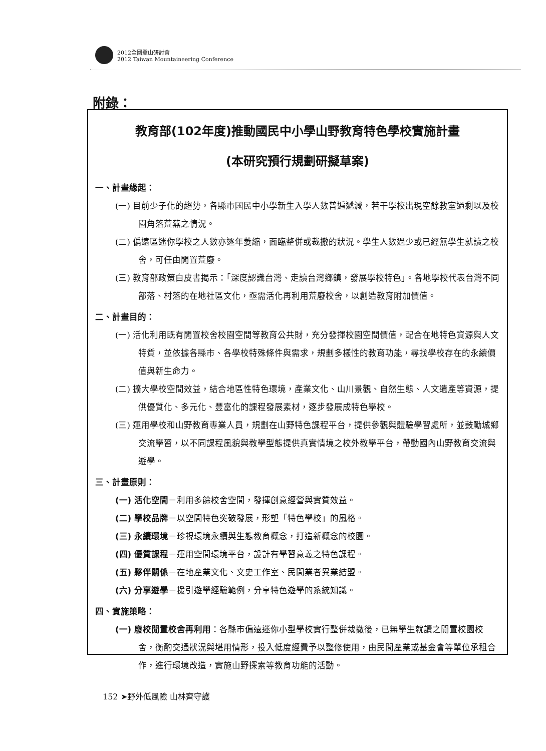2012全國登山研討會
2012 Taiwan Mountaineering Conference
附錄：
教育部(102年度)推動國民中小學山野教育特色學校實施計畫
(本研究預行規劃研擬草案)
一、計畫緣起：
(一) 目前少子化的趨勢，各縣市國民中小學新生入學人數普遍遞減，若干學校出現空餘教室過剩以及校園角落荒蕪之情況。
(二) 偏遠區迷你學校之人數亦逐年萎縮，面臨整併或裁撤的狀況。學生人數過少或已經無學生就讀之校舍，可任由閒置荒廢。
(三) 教育部政策白皮書揭示：「深度認識台灣、走讀台灣鄉鎮，發展學校特色」。各地學校代表台灣不同部落、村落的在地社區文化，亟需活化再利用荒廢校舍，以創造教育附加價值。
二、計畫目的：
(一) 活化利用既有閒置校舍校園空間等教育公共財，充分發揮校園空間價值，配合在地特色資源與人文特質，並依據各縣市、各學校特殊條件與需求，規劃多樣性的教育功能，尋找學校存在的永續價值與新生命力。
(二) 擴大學校空間效益，結合地區性特色環境，產業文化、山川景觀、自然生態、人文遺產等資源，提供優質化、多元化、豐富化的課程發展素材，逐步發展成特色學校。
(三) 運用學校和山野教育專業人員，規劃在山野特色課程平台，提供參觀與體驗學習處所，並鼓勵城鄉交流學習，以不同課程風貌與教學型態提供真實情境之校外教學平台，帶動國內山野教育交流與遊學。
三、計畫原則：
(一) 活化空間－利用多餘校舍空間，發揮創意經營與實質效益。
(二) 學校品牌－以空間特色突破發展，形塑「特色學校」的風格。
(三) 永續環境－珍視環境永續與生態教育概念，打造新概念的校園。
(四) 優質課程－運用空間環境平台，設計有學習意義之特色課程。
(五) 夥伴關係－在地產業文化、文史工作室、民間業者異業結盟。
(六) 分享遊學－援引遊學經驗範例，分享特色遊學的系統知識。
四、實施策略：
(一) 廢校閒置校舍再利用：各縣市偏遠迷你小型學校實行整併裁撤後，已無學生就讀之閒置校園校舍，衡酌交通狀況與堪用情形，投入低度經費予以整修使用，由民間產業或基金會等單位承租合作，進行環境改造，實施山野探索等教育功能的活動。
152 ➤野外低風險 山林齊守護